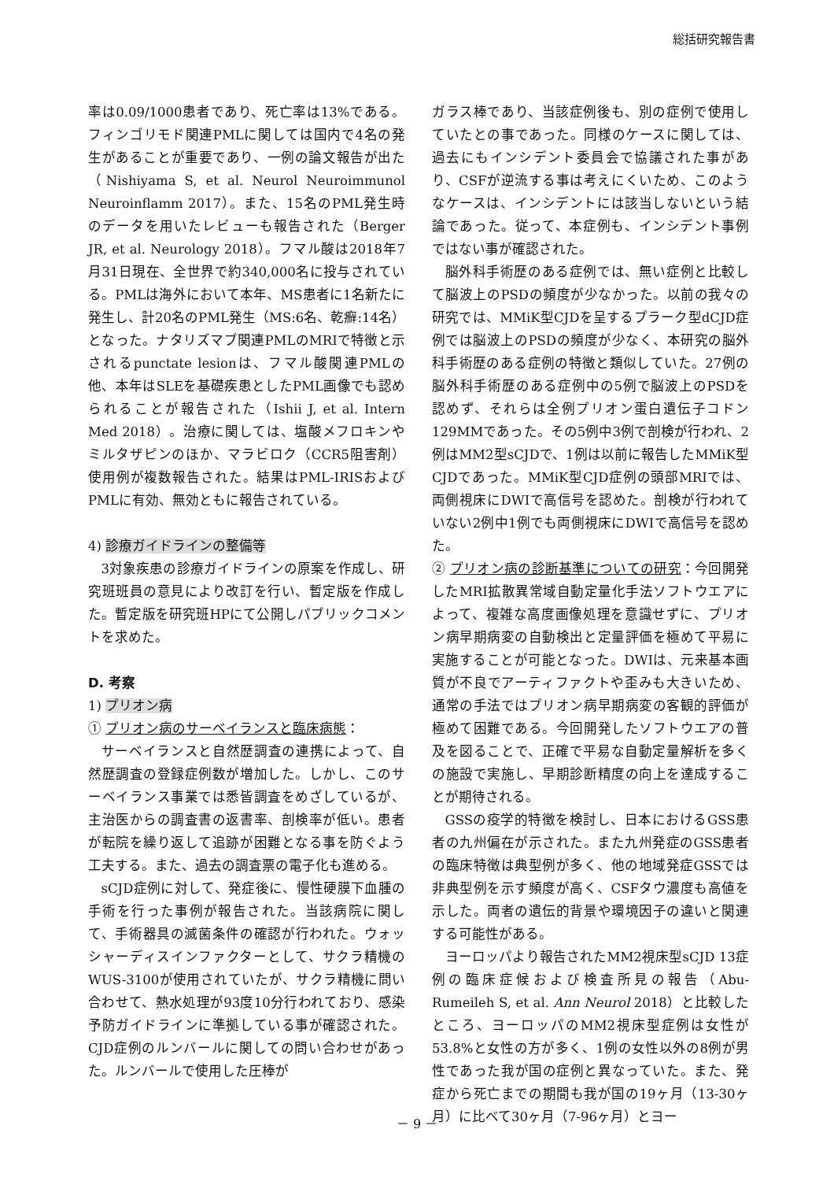総括研究報告書
率は0.09/1000患者であり、死亡率は13%である。フィンゴリモド関連PMLに関しては国内で4名の発生があることが重要であり、一例の論文報告が出た（Nishiyama S, et al. Neurol Neuroimmunol Neuroinflamm 2017）。また、15名のPML発生時のデータを用いたレビューも報告された（Berger JR, et al. Neurology 2018）。フマル酸は2018年7月31日現在、全世界で約340,000名に投与されている。PMLは海外において本年、MS患者に1名新たに発生し、計20名のPML発生（MS:6名、乾癬:14名）となった。ナタリズマブ関連PMLのMRIで特徴と示されるpunctate lesionは、フマル酸関連PMLの他、本年はSLEを基礎疾患としたPML画像でも認められることが報告された（Ishii J, et al. Intern Med 2018）。治療に関しては、塩酸メフロキンやミルタザピンのほか、マラビロク（CCR5阻害剤）使用例が複数報告された。結果はPML-IRISおよびPMLに有効、無効ともに報告されている。
4) 診療ガイドラインの整備等
3対象疾患の診療ガイドラインの原案を作成し、研究班班員の意見により改訂を行い、暫定版を作成した。暫定版を研究班HPにて公開しパブリックコメントを求めた。
D. 考察
1) プリオン病
① プリオン病のサーベイランスと臨床病態：
サーベイランスと自然歴調査の連携によって、自然歴調査の登録症例数が増加した。しかし、このサーベイランス事業では悉皆調査をめざしているが、主治医からの調査書の返書率、剖検率が低い。患者が転院を繰り返して追跡が困難となる事を防ぐよう工夫する。また、過去の調査票の電子化も進める。
sCJD症例に対して、発症後に、慢性硬膜下血腫の手術を行った事例が報告された。当該病院に関して、手術器具の滅菌条件の確認が行われた。ウォッシャーディスインファクターとして、サクラ精機のWUS-3100が使用されていたが、サクラ精機に問い合わせて、熱水処理が93度10分行われており、感染予防ガイドラインに準拠している事が確認された。CJD症例のルンバールに関しての問い合わせがあった。ルンバールで使用した圧棒が
ガラス棒であり、当該症例後も、別の症例で使用していたとの事であった。同様のケースに関しては、過去にもインシデント委員会で協議された事があり、CSFが逆流する事は考えにくいため、このようなケースは、インシデントには該当しないという結論であった。従って、本症例も、インシデント事例ではない事が確認された。
脳外科手術歴のある症例では、無い症例と比較して脳波上のPSDの頻度が少なかった。以前の我々の研究では、MMiK型CJDを呈するプラーク型dCJD症例では脳波上のPSDの頻度が少なく、本研究の脳外科手術歴のある症例の特徴と類似していた。27例の脳外科手術歴のある症例中の5例で脳波上のPSDを認めず、それらは全例プリオン蛋白遺伝子コドン129MMであった。その5例中3例で剖検が行われ、2例はMM2型sCJDで、1例は以前に報告したMMiK型CJDであった。MMiK型CJD症例の頭部MRIでは、両側視床にDWIで高信号を認めた。剖検が行われていない2例中1例でも両側視床にDWIで高信号を認めた。
② プリオン病の診断基準についての研究：今回開発したMRI拡散異常域自動定量化手法ソフトウエアによって、複雑な高度画像処理を意識せずに、プリオン病早期病変の自動検出と定量評価を極めて平易に実施することが可能となった。DWIは、元来基本画質が不良でアーティファクトや歪みも大きいため、通常の手法ではプリオン病早期病変の客観的評価が極めて困難である。今回開発したソフトウエアの普及を図ることで、正確で平易な自動定量解析を多くの施設で実施し、早期診断精度の向上を達成することが期待される。
GSSの疫学的特徴を検討し、日本におけるGSS患者の九州偏在が示された。また九州発症のGSS患者の臨床特徴は典型例が多く、他の地域発症GSSでは非典型例を示す頻度が高く、CSFタウ濃度も高値を示した。両者の遺伝的背景や環境因子の違いと関連する可能性がある。
ヨーロッパより報告されたMM2視床型sCJD 13症例の臨床症候および検査所見の報告（Abu-Rumeileh S, et al. Ann Neurol 2018）と比較したところ、ヨーロッパのMM2視床型症例は女性が53.8%と女性の方が多く、1例の女性以外の8例が男性であった我が国の症例と異なっていた。また、発症から死亡までの期間も我が国の19ヶ月（13-30ヶ月）に比べて30ヶ月（7-96ヶ月）とヨー
－ 9 －